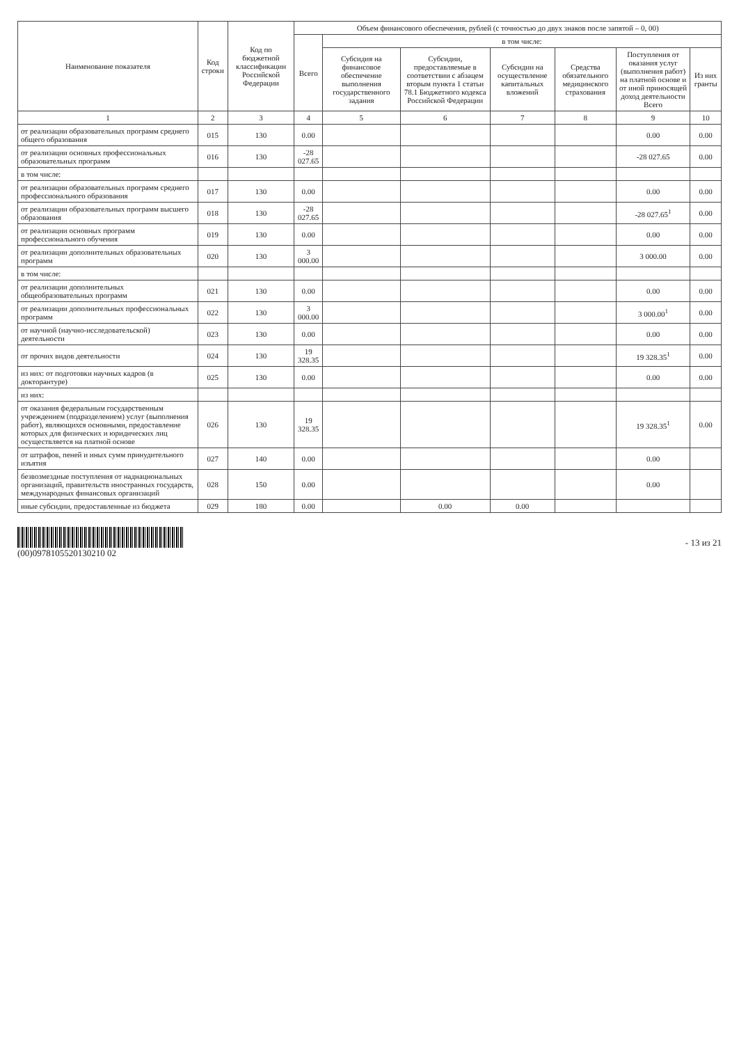| Наименование показателя | Код строки | Код по бюджетной классификации Российской Федерации | Объем финансового обеспечения, рублей (с точностью до двух знаков после запятой – 0, 00) | | | | | | |
| --- | --- | --- | --- | --- | --- | --- | --- | --- | --- |
| | | | Всего | в том числе: | | | | | |
| | | | | Субсидия на финансовое обеспечение выполнения государственного задания | Субсидии, предоставляемые в соответствии с абзацем вторым пункта 1 статьи 78.1 Бюджетного кодекса Российской Федерации | Субсидии на осуществление капитальных вложений | Средства обязательного медицинского страхования | Поступления от оказания услуг (выполнения работ) на платной основе и от иной приносящей доход деятельности Всего | Из них гранты |
| 1 | 2 | 3 | 4 | 5 | 6 | 7 | 8 | 9 | 10 |
| от реализации образовательных программ среднего общего образования | 015 | 130 | 0.00 | | | | | 0.00 | 0.00 |
| от реализации основных профессиональных образовательных программ | 016 | 130 | -28 027.65 | | | | | -28 027.65 | 0.00 |
| в том числе: | | | | | | | | | |
| от реализации образовательных программ среднего профессионального образования | 017 | 130 | 0.00 | | | | | 0.00 | 0.00 |
| от реализации образовательных программ высшего образования | 018 | 130 | -28 027.65 | | | | | -28 027.65<sup>1</sup> | 0.00 |
| от реализации основных программ профессионального обучения | 019 | 130 | 0.00 | | | | | 0.00 | 0.00 |
| от реализации дополнительных образовательных программ | 020 | 130 | 3 000.00 | | | | | 3 000.00 | 0.00 |
| в том числе: | | | | | | | | | |
| от реализации дополнительных общеобразовательных программ | 021 | 130 | 0.00 | | | | | 0.00 | 0.00 |
| от реализации дополнительных профессиональных программ | 022 | 130 | 3 000.00 | | | | | 3 000.00<sup>1</sup> | 0.00 |
| от научной (научно-исследовательской) деятельности | 023 | 130 | 0.00 | | | | | 0.00 | 0.00 |
| от прочих видов деятельности | 024 | 130 | 19 328.35 | | | | | 19 328.35<sup>1</sup> | 0.00 |
| из них: от подготовки научных кадров (в докторантуре) | 025 | 130 | 0.00 | | | | | 0.00 | 0.00 |
| из них: | | | | | | | | | |
| от оказания федеральным государственным учреждением (подразделением) услуг (выполнения работ), являющихся основными, предоставление которых для физических и юридических лиц осуществляется на платной основе | 026 | 130 | 19 328.35 | | | | | 19 328.35<sup>1</sup> | 0.00 |
| от штрафов, пеней и иных сумм принудительного изъятия | 027 | 140 | 0.00 | | | | | 0.00 | |
| безвозмездные поступления от наднациональных организаций, правительств иностранных государств, международных финансовых организаций | 028 | 150 | 0.00 | | | | | 0.00 | |
| иные субсидии, предоставленные из бюджета | 029 | 180 | 0.00 | | 0.00 | 0.00 | | | |
(00)0978105520130210 02 - 13 из 21